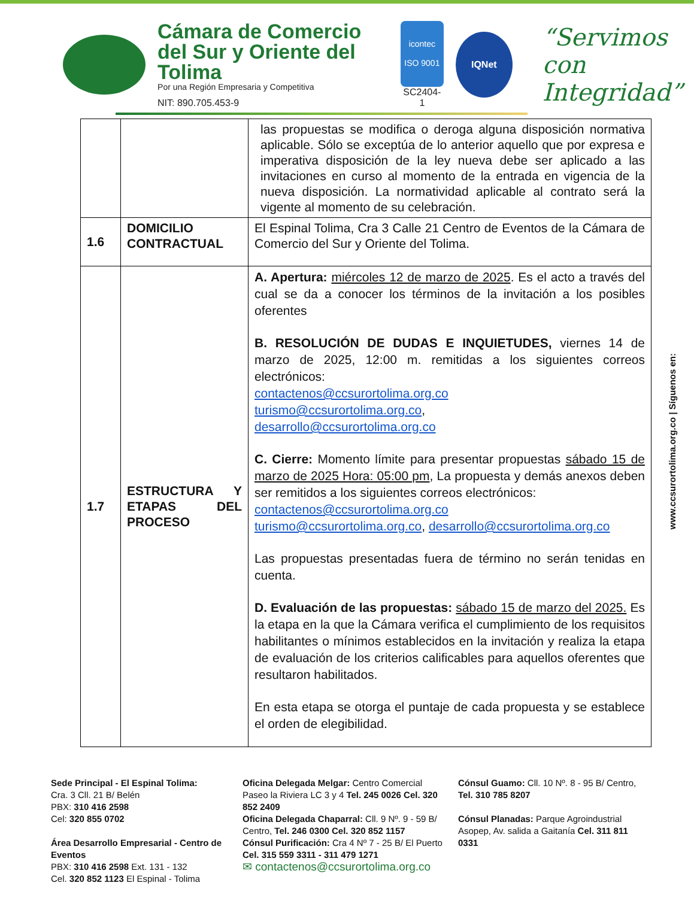Cámara de Comercio
del Sur y Oriente del Tolima
Por una Región Empresaria y Competitiva
NIT: 890.705.453-9
icontec
ISO 9001
SC2404-1
IQNet
“Servimos con
Integridad”
| | | las propuestas se modifica o deroga alguna disposición normativa aplicable. Sólo se exceptúa de lo anterior aquello que por expresa e imperativa disposición de la ley nueva debe ser aplicado a las invitaciones en curso al momento de la entrada en vigencia de la nueva disposición. La normatividad aplicable al contrato será la vigente al momento de su celebración. |
| 1.6 | DOMICILIO CONTRACTUAL | El Espinal Tolima, Cra 3 Calle 21 Centro de Eventos de la Cámara de Comercio del Sur y Oriente del Tolima. |
| 1.7 | ESTRUCTURA Y ETAPAS DEL PROCESO | A. Apertura: miércoles 12 de marzo de 2025 . Es el acto a través del cual se da a conocer los términos de la invitación a los posibles oferentes B. RESOLUCIÓN DE DUDAS E INQUIETUDES, viernes 14 de marzo de 2025, 12:00 m. remitidas a los siguientes correos electrónicos: contactenos@ccsurortolima.org.co turismo@ccsurortolima.org.co , desarrollo@ccsurortolima.org.co C. Cierre: Momento límite para presentar propuestas sábado 15 de marzo de 2025 Hora: 05:00 pm , La propuesta y demás anexos deben ser remitidos a los siguientes correos electrónicos: contactenos@ccsurortolima.org.co turismo@ccsurortolima.org.co , desarrollo@ccsurortolima.org.co Las propuestas presentadas fuera de término no serán tenidas en cuenta. D. Evaluación de las propuestas: sábado 15 de marzo del 2025. Es la etapa en la que la Cámara verifica el cumplimiento de los requisitos habilitantes o mínimos establecidos en la invitación y realiza la etapa de evaluación de los criterios calificables para aquellos oferentes que resultaron habilitados. En esta etapa se otorga el puntaje de cada propuesta y se establece el orden de elegibilidad. |
www.ccsurortolima.org.co | Síguenos en:
Sede Principal - El Espinal Tolima:
Cra. 3 Cll. 21 B/ Belén
PBX: 310 416 2598
Cel: 320 855 0702
Área Desarrollo Empresarial - Centro de Eventos
PBX: 310 416 2598 Ext. 131 - 132
Cel. 320 852 1123 El Espinal - Tolima
Oficina Delegada Melgar: Centro Comercial Paseo la Riviera LC 3 y 4 Tel. 245 0026 Cel. 320 852 2409
Oficina Delegada Chaparral: Cll. 9 Nº. 9 - 59 B/ Centro, Tel. 246 0300 Cel. 320 852 1157
Cónsul Purificación: Cra 4 Nº 7 - 25 B/ El Puerto Cel. 315 559 3311 - 311 479 1271
✉ contactenos@ccsurortolima.org.co
Cónsul Guamo: Cll. 10 Nº. 8 - 95 B/ Centro, Tel. 310 785 8207
Cónsul Planadas: Parque Agroindustrial Asopep, Av. salida a Gaitanía Cel. 311 811 0331